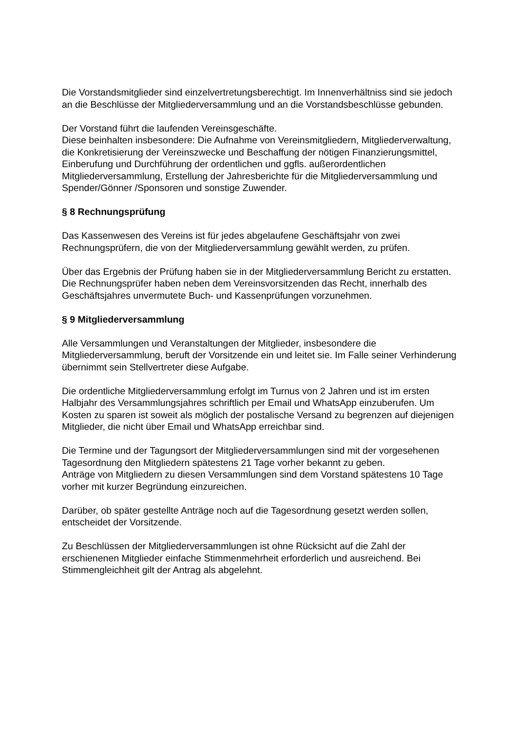Die Vorstandsmitglieder sind einzelvertretungsberechtigt. Im Innenverhältniss sind sie jedoch an die Beschlüsse der Mitgliederversammlung und an die Vorstandsbeschlüsse gebunden.
Der Vorstand führt die laufenden Vereinsgeschäfte.
Diese beinhalten insbesondere: Die Aufnahme von Vereinsmitgliedern, Mitgliederverwaltung, die Konkretisierung der Vereinszwecke und Beschaffung der nötigen Finanzierungsmittel, Einberufung und Durchführung der ordentlichen und ggfls. außerordentlichen Mitgliederversammlung, Erstellung der Jahresberichte für die Mitgliederversammlung und Spender/Gönner /Sponsoren und sonstige Zuwender.
§ 8 Rechnungsprüfung
Das Kassenwesen des Vereins ist für jedes abgelaufene Geschäftsjahr von zwei Rechnungsprüfern, die von der Mitgliederversammlung gewählt werden, zu prüfen.
Über das Ergebnis der Prüfung haben sie in der Mitgliederversammlung Bericht zu erstatten. Die Rechnungsprüfer haben neben dem Vereinsvorsitzenden das Recht, innerhalb des Geschäftsjahres unvermutete Buch- und Kassenprüfungen vorzunehmen.
§ 9 Mitgliederversammlung
Alle Versammlungen und Veranstaltungen der Mitglieder, insbesondere die Mitgliederversammlung, beruft der Vorsitzende ein und leitet sie. Im Falle seiner Verhinderung übernimmt sein Stellvertreter diese Aufgabe.
Die ordentliche Mitgliederversammlung erfolgt im Turnus von 2 Jahren und ist im ersten Halbjahr des Versammlungsjahres schriftlich per Email und WhatsApp einzuberufen. Um Kosten zu sparen ist soweit als möglich der postalische Versand zu begrenzen auf diejenigen Mitglieder, die nicht über Email und WhatsApp erreichbar sind.
Die Termine und der Tagungsort der Mitgliederversammlungen sind mit der vorgesehenen Tagesordnung den Mitgliedern spätestens 21 Tage vorher bekannt zu geben.
Anträge von Mitgliedern zu diesen Versammlungen sind dem Vorstand spätestens 10 Tage vorher mit kurzer Begründung einzureichen.
Darüber, ob später gestellte Anträge noch auf die Tagesordnung gesetzt werden sollen, entscheidet der Vorsitzende.
Zu Beschlüssen der Mitgliederversammlungen ist ohne Rücksicht auf die Zahl der erschienenen Mitglieder einfache Stimmenmehrheit erforderlich und ausreichend. Bei Stimmengleichheit gilt der Antrag als abgelehnt.